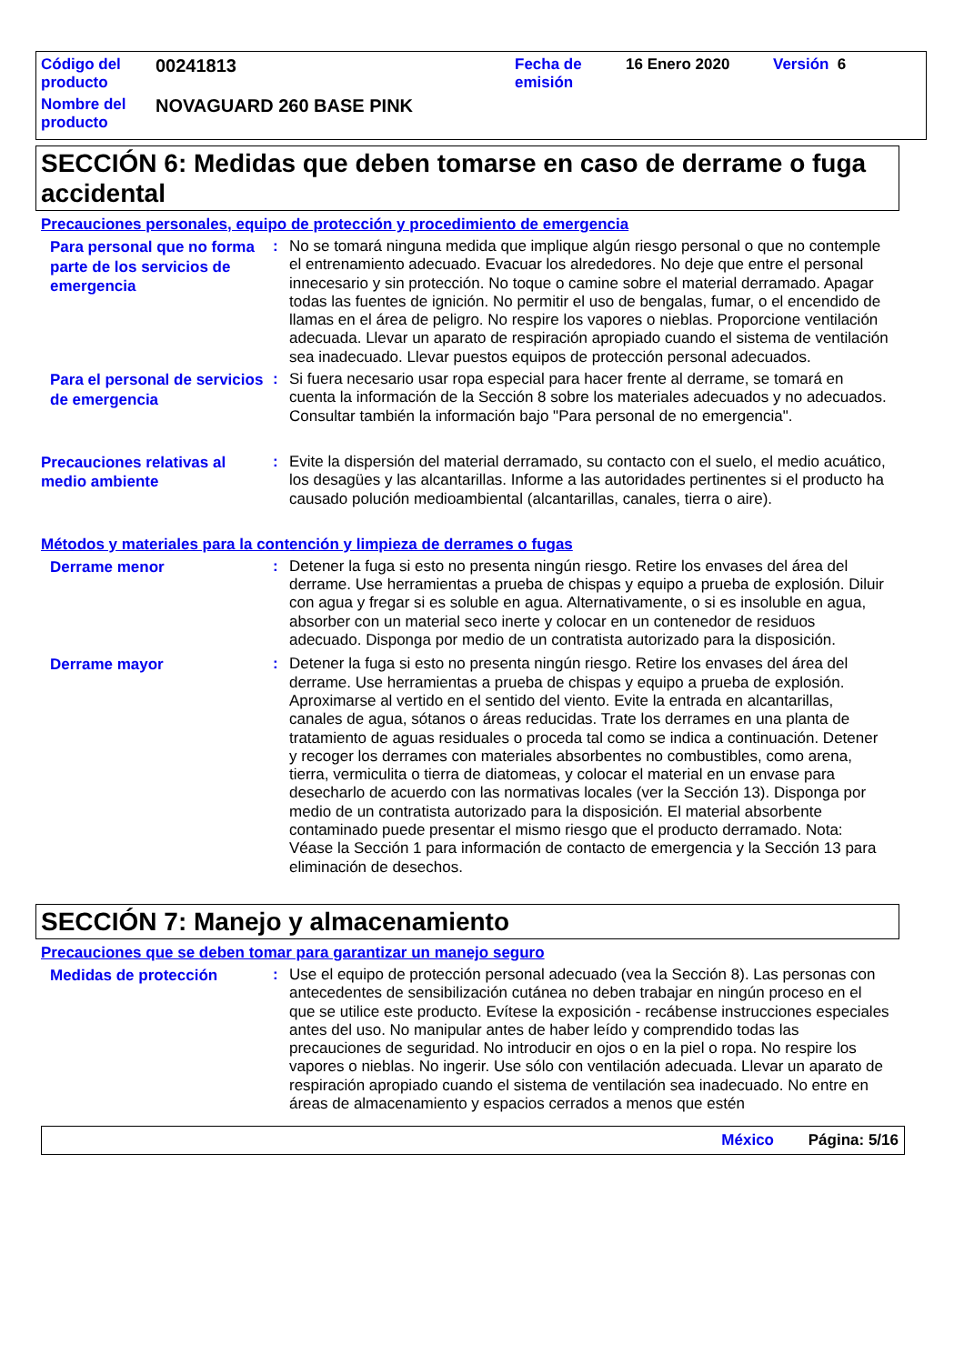| Código del producto | 00241813 | Fecha de emisión | 16 Enero 2020 | Versión 6 |
| Nombre del producto | NOVAGUARD 260 BASE PINK | | | |
SECCIÓN 6: Medidas que deben tomarse en caso de derrame o fuga accidental
Precauciones personales, equipo de protección y procedimiento de emergencia
Para personal que no forma parte de los servicios de emergencia
: No se tomará ninguna medida que implique algún riesgo personal o que no contemple el entrenamiento adecuado. Evacuar los alrededores. No deje que entre el personal innecesario y sin protección. No toque o camine sobre el material derramado. Apagar todas las fuentes de ignición. No permitir el uso de bengalas, fumar, o el encendido de llamas en el área de peligro. No respire los vapores o nieblas. Proporcione ventilación adecuada. Llevar un aparato de respiración apropiado cuando el sistema de ventilación sea inadecuado. Llevar puestos equipos de protección personal adecuados.
Para el personal de servicios de emergencia
: Si fuera necesario usar ropa especial para hacer frente al derrame, se tomará en cuenta la información de la Sección 8 sobre los materiales adecuados y no adecuados. Consultar también la información bajo "Para personal de no emergencia".
Precauciones relativas al medio ambiente
: Evite la dispersión del material derramado, su contacto con el suelo, el medio acuático, los desagües y las alcantarillas. Informe a las autoridades pertinentes si el producto ha causado polución medioambiental (alcantarillas, canales, tierra o aire).
Métodos y materiales para la contención y limpieza de derrames o fugas
Derrame menor
: Detener la fuga si esto no presenta ningún riesgo. Retire los envases del área del derrame. Use herramientas a prueba de chispas y equipo a prueba de explosión. Diluir con agua y fregar si es soluble en agua. Alternativamente, o si es insoluble en agua, absorber con un material seco inerte y colocar en un contenedor de residuos adecuado. Disponga por medio de un contratista autorizado para la disposición.
Derrame mayor
: Detener la fuga si esto no presenta ningún riesgo. Retire los envases del área del derrame. Use herramientas a prueba de chispas y equipo a prueba de explosión. Aproximarse al vertido en el sentido del viento. Evite la entrada en alcantarillas, canales de agua, sótanos o áreas reducidas. Trate los derrames en una planta de tratamiento de aguas residuales o proceda tal como se indica a continuación. Detener y recoger los derrames con materiales absorbentes no combustibles, como arena, tierra, vermiculita o tierra de diatomeas, y colocar el material en un envase para desecharlo de acuerdo con las normativas locales (ver la Sección 13). Disponga por medio de un contratista autorizado para la disposición. El material absorbente contaminado puede presentar el mismo riesgo que el producto derramado. Nota: Véase la Sección 1 para información de contacto de emergencia y la Sección 13 para eliminación de desechos.
SECCIÓN 7: Manejo y almacenamiento
Precauciones que se deben tomar para garantizar un manejo seguro
Medidas de protección
: Use el equipo de protección personal adecuado (vea la Sección 8). Las personas con antecedentes de sensibilización cutánea no deben trabajar en ningún proceso en el que se utilice este producto. Evítese la exposición - recábense instrucciones especiales antes del uso. No manipular antes de haber leído y comprendido todas las precauciones de seguridad. No introducir en ojos o en la piel o ropa. No respire los vapores o nieblas. No ingerir. Use sólo con ventilación adecuada. Llevar un aparato de respiración apropiado cuando el sistema de ventilación sea inadecuado. No entre en áreas de almacenamiento y espacios cerrados a menos que estén
México Página: 5/16